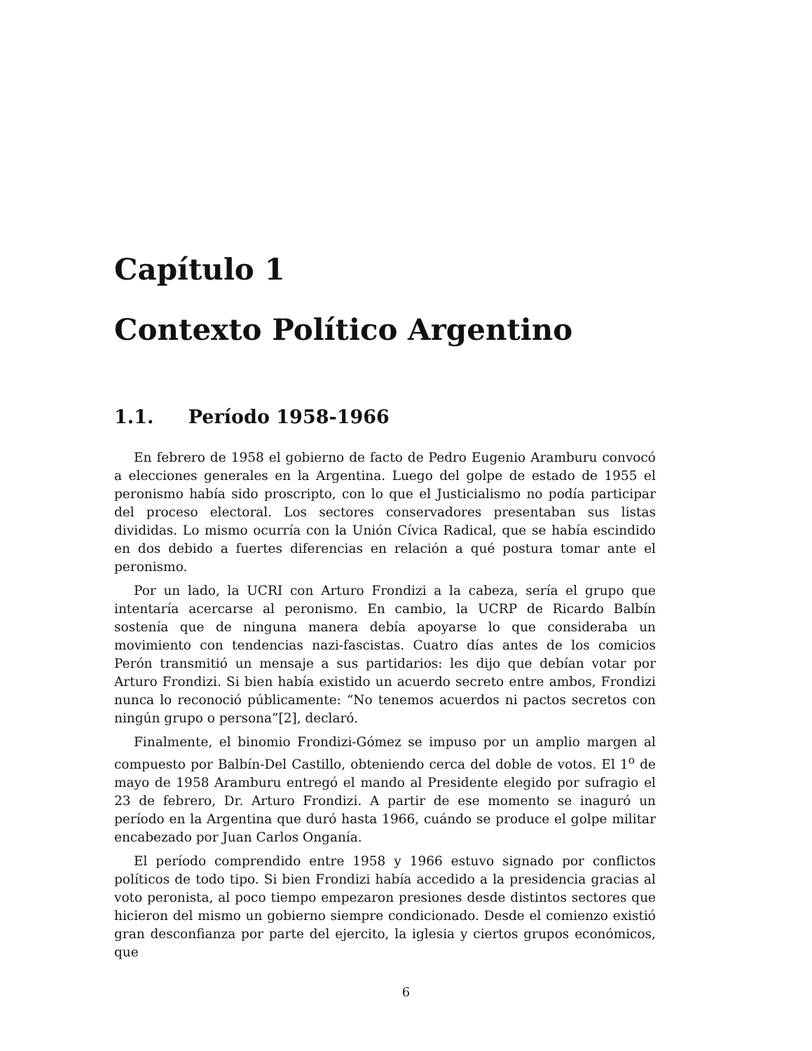Capítulo 1
Contexto Político Argentino
1.1. Período 1958-1966
En febrero de 1958 el gobierno de facto de Pedro Eugenio Aramburu convocó a elecciones generales en la Argentina. Luego del golpe de estado de 1955 el peronismo había sido proscripto, con lo que el Justicialismo no podía participar del proceso electoral. Los sectores conservadores presentaban sus listas divididas. Lo mismo ocurría con la Unión Cívica Radical, que se había escindido en dos debido a fuertes diferencias en relación a qué postura tomar ante el peronismo.
Por un lado, la UCRI con Arturo Frondizi a la cabeza, sería el grupo que intentaría acercarse al peronismo. En cambio, la UCRP de Ricardo Balbín sostenía que de ninguna manera debía apoyarse lo que consideraba un movimiento con tendencias nazi-fascistas. Cuatro días antes de los comicios Perón transmitió un mensaje a sus partidarios: les dijo que debían votar por Arturo Frondizi. Si bien había existido un acuerdo secreto entre ambos, Frondizi nunca lo reconoció públicamente: “No tenemos acuerdos ni pactos secretos con ningún grupo o persona”[2], declaró.
Finalmente, el binomio Frondizi-Gómez se impuso por un amplio margen al compuesto por Balbín-Del Castillo, obteniendo cerca del doble de votos. El 1<sup>o</sup> de mayo de 1958 Aramburu entregó el mando al Presidente elegido por sufragio el 23 de febrero, Dr. Arturo Frondizi. A partir de ese momento se inaguró un período en la Argentina que duró hasta 1966, cuándo se produce el golpe militar encabezado por Juan Carlos Onganía.
El período comprendido entre 1958 y 1966 estuvo signado por conflictos políticos de todo tipo. Si bien Frondizi había accedido a la presidencia gracias al voto peronista, al poco tiempo empezaron presiones desde distintos sectores que hicieron del mismo un gobierno siempre condicionado. Desde el comienzo existió gran desconfianza por parte del ejercito, la iglesia y ciertos grupos económicos, que
6